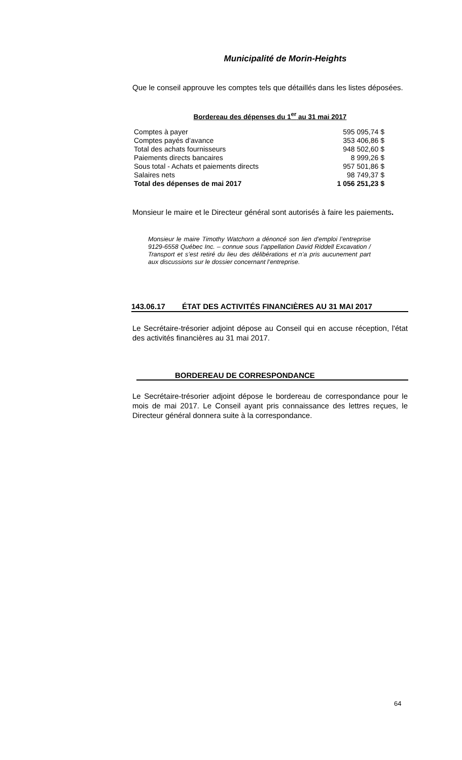Municipalité de Morin-Heights
Que le conseil approuve les comptes tels que détaillés dans les listes déposées.
Bordereau des dépenses du 1<sup>er</sup> au 31 mai 2017
| Comptes à payer | 595 095,74 $ |
| Comptes payés d’avance | 353 406,86 $ |
| Total des achats fournisseurs | 948 502,60 $ |
| Paiements directs bancaires | 8 999,26 $ |
| Sous total - Achats et paiements directs | 957 501,86 $ |
| Salaires nets | 98 749,37 $ |
| Total des dépenses de mai 2017 | 1 056 251,23 $ |
Monsieur le maire et le Directeur général sont autorisés à faire les paiements.
Monsieur le maire Timothy Watchorn a dénoncé son lien d’emploi l’entreprise 9129-6558 Québec Inc. – connue sous l’appellation David Riddell Excavation / Transport et s’est retiré du lieu des délibérations et n’a pris aucunement part aux discussions sur le dossier concernant l’entreprise.
143.06.17 ÉTAT DES ACTIVITÉS FINANCIÈRES AU 31 MAI 2017
Le Secrétaire-trésorier adjoint dépose au Conseil qui en accuse réception, l'état des activités financières au 31 mai 2017.
BORDEREAU DE CORRESPONDANCE
Le Secrétaire-trésorier adjoint dépose le bordereau de correspondance pour le mois de mai 2017. Le Conseil ayant pris connaissance des lettres reçues, le Directeur général donnera suite à la correspondance.
64